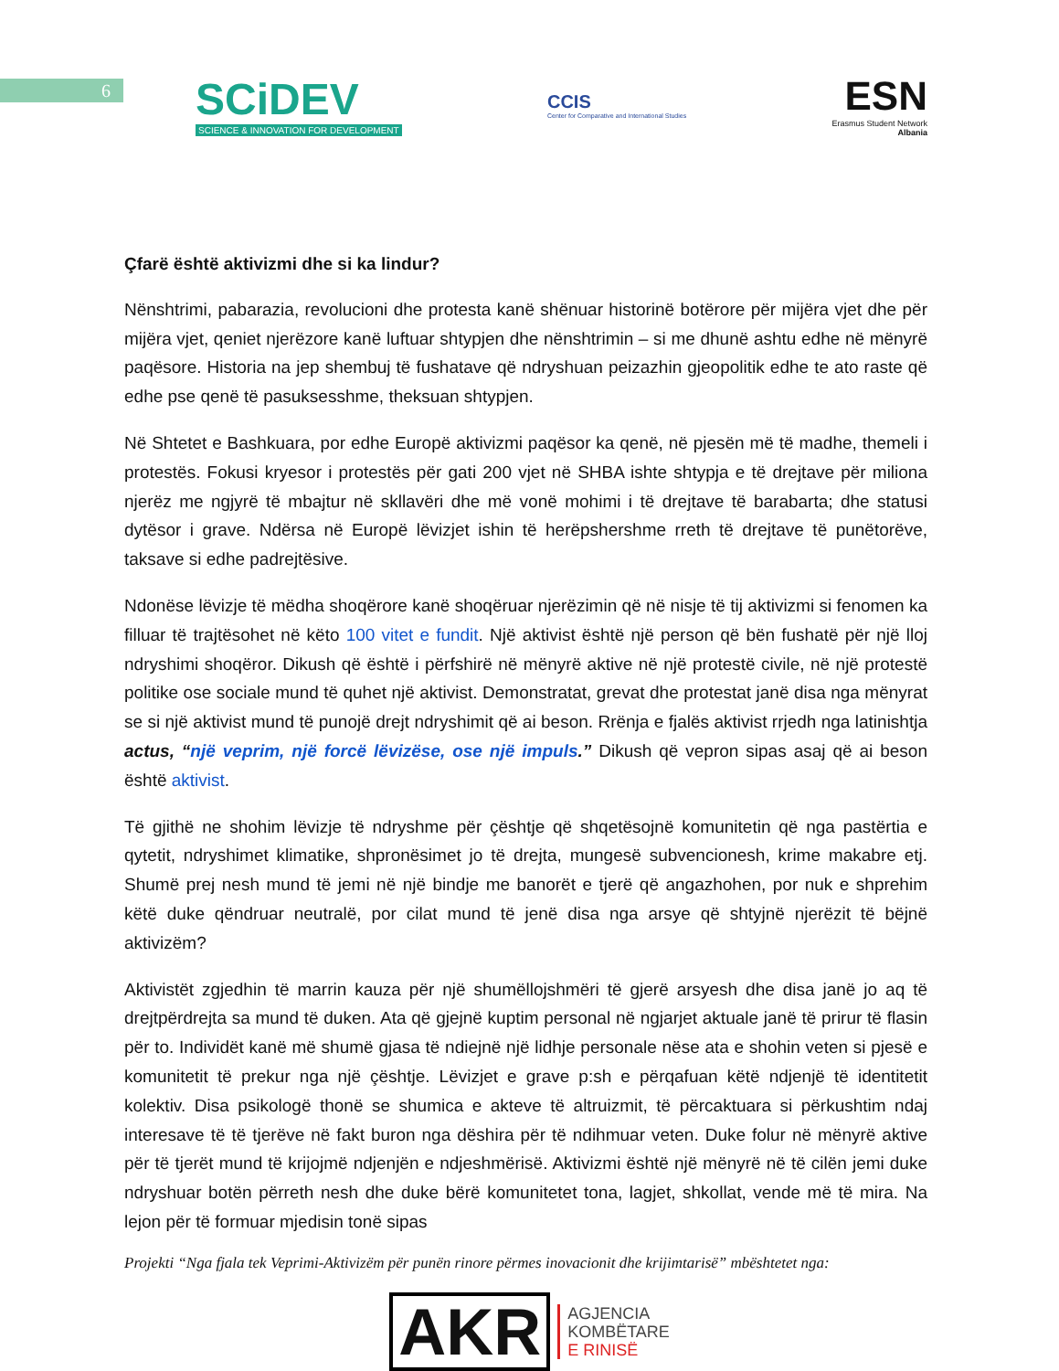6
SCiDEV
SCIENCE & INNOVATION FOR DEVELOPMENT
CCIS
Center for Comparative and International Studies
ESN
Erasmus Student Network
Albania
Çfarë është aktivizmi dhe si ka lindur?
Nënshtrimi, pabarazia, revolucioni dhe protesta kanë shënuar historinë botërore për mijëra vjet dhe për mijëra vjet, qeniet njerëzore kanë luftuar shtypjen dhe nënshtrimin – si me dhunë ashtu edhe në mënyrë paqësore. Historia na jep shembuj të fushatave që ndryshuan peizazhin gjeopolitik edhe te ato raste që edhe pse qenë të pasuksesshme, theksuan shtypjen.
Në Shtetet e Bashkuara, por edhe Europë aktivizmi paqësor ka qenë, në pjesën më të madhe, themeli i protestës. Fokusi kryesor i protestës për gati 200 vjet në SHBA ishte shtypja e të drejtave për miliona njerëz me ngjyrë të mbajtur në skllavëri dhe më vonë mohimi i të drejtave të barabarta; dhe statusi dytësor i grave. Ndërsa në Europë lëvizjet ishin të herëpshershme rreth të drejtave të punëtorëve, taksave si edhe padrejtësive.
Ndonëse lëvizje të mëdha shoqërore kanë shoqëruar njerëzimin që në nisje të tij aktivizmi si fenomen ka filluar të trajtësohet në këto 100 vitet e fundit. Një aktivist është një person që bën fushatë për një lloj ndryshimi shoqëror. Dikush që është i përfshirë në mënyrë aktive në një protestë civile, në një protestë politike ose sociale mund të quhet një aktivist. Demonstratat, grevat dhe protestat janë disa nga mënyrat se si një aktivist mund të punojë drejt ndryshimit që ai beson. Rrënja e fjalës aktivist rrjedh nga latinishtja actus, “një veprim, një forcë lëvizëse, ose një impuls.” Dikush që vepron sipas asaj që ai beson është aktivist.
Të gjithë ne shohim lëvizje të ndryshme për çështje që shqetësojnë komunitetin që nga pastërtia e qytetit, ndryshimet klimatike, shpronësimet jo të drejta, mungesë subvencionesh, krime makabre etj. Shumë prej nesh mund të jemi në një bindje me banorët e tjerë që angazhohen, por nuk e shprehim këtë duke qëndruar neutralë, por cilat mund të jenë disa nga arsye që shtyjnë njerëzit të bëjnë aktivizëm?
Aktivistët zgjedhin të marrin kauza për një shumëllojshmëri të gjerë arsyesh dhe disa janë jo aq të drejtpërdrejta sa mund të duken. Ata që gjejnë kuptim personal në ngjarjet aktuale janë të prirur të flasin për to. Individët kanë më shumë gjasa të ndiejnë një lidhje personale nëse ata e shohin veten si pjesë e komunitetit të prekur nga një çështje. Lëvizjet e grave p:sh e përqafuan këtë ndjenjë të identitetit kolektiv. Disa psikologë thonë se shumica e akteve të altruizmit, të përcaktuara si përkushtim ndaj interesave të të tjerëve në fakt buron nga dëshira për të ndihmuar veten. Duke folur në mënyrë aktive për të tjerët mund të krijojmë ndjenjën e ndjeshmërisë. Aktivizmi është një mënyrë në të cilën jemi duke ndryshuar botën përreth nesh dhe duke bërë komunitetet tona, lagjet, shkollat, vende më të mira. Na lejon për të formuar mjedisin tonë sipas
Projekti “Nga fjala tek Veprimi-Aktivizëm për punën rinore përmes inovacionit dhe krijimtarisë” mbështetet nga:
AKR AGJENCIA
KOMBËTARE
E RINISË